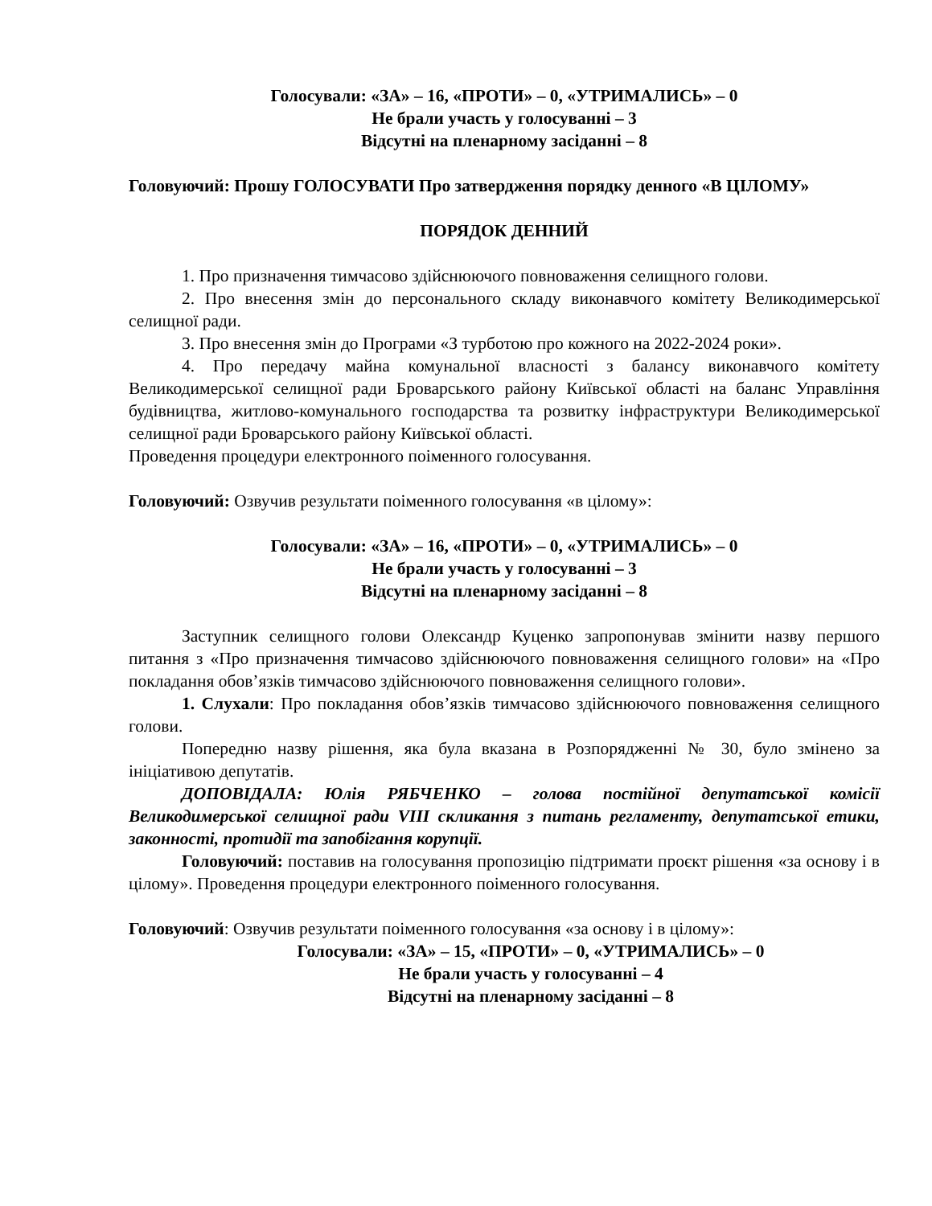Голосували: «ЗА» – 16, «ПРОТИ» – 0, «УТРИМАЛИСЬ» – 0
Не брали участь у голосуванні – 3
Відсутні на пленарному засіданні – 8
Головуючий: Прошу ГОЛОСУВАТИ Про затвердження порядку денного «В ЦІЛОМУ»
ПОРЯДОК ДЕННИЙ
1. Про призначення тимчасово здійснюючого повноваження селищного голови.
2. Про внесення змін до персонального складу виконавчого комітету Великодимерської селищної ради.
3. Про внесення змін до Програми «З турботою про кожного на 2022-2024 роки».
4. Про передачу майна комунальної власності з балансу виконавчого комітету Великодимерської селищної ради Броварського району Київської області на баланс Управління будівництва, житлово-комунального господарства та розвитку інфраструктури Великодимерської селищної ради Броварського району Київської області.
Проведення процедури електронного поіменного голосування.
Головуючий: Озвучив результати поіменного голосування «в цілому»:
Голосували: «ЗА» – 16, «ПРОТИ» – 0, «УТРИМАЛИСЬ» – 0
Не брали участь у голосуванні – 3
Відсутні на пленарному засіданні – 8
Заступник селищного голови Олександр Куценко запропонував змінити назву першого питання з «Про призначення тимчасово здійснюючого повноваження селищного голови» на «Про покладання обов’язків тимчасово здійснюючого повноваження селищного голови».
1. Слухали: Про покладання обов’язків тимчасово здійснюючого повноваження селищного голови.
Попередню назву рішення, яка була вказана в Розпорядженні № 30, було змінено за ініціативою депутатів.
ДОПОВІДАЛА: Юлія РЯБЧЕНКО – голова постійної депутатської комісії Великодимерської селищної ради VIII скликання з питань регламенту, депутатської етики, законності, протидії та запобігання корупції.
Головуючий: поставив на голосування пропозицію підтримати проєкт рішення «за основу і в цілому». Проведення процедури електронного поіменного голосування.
Головуючий: Озвучив результати поіменного голосування «за основу і в цілому»:
Голосували: «ЗА» – 15, «ПРОТИ» – 0, «УТРИМАЛИСЬ» – 0
Не брали участь у голосуванні – 4
Відсутні на пленарному засіданні – 8